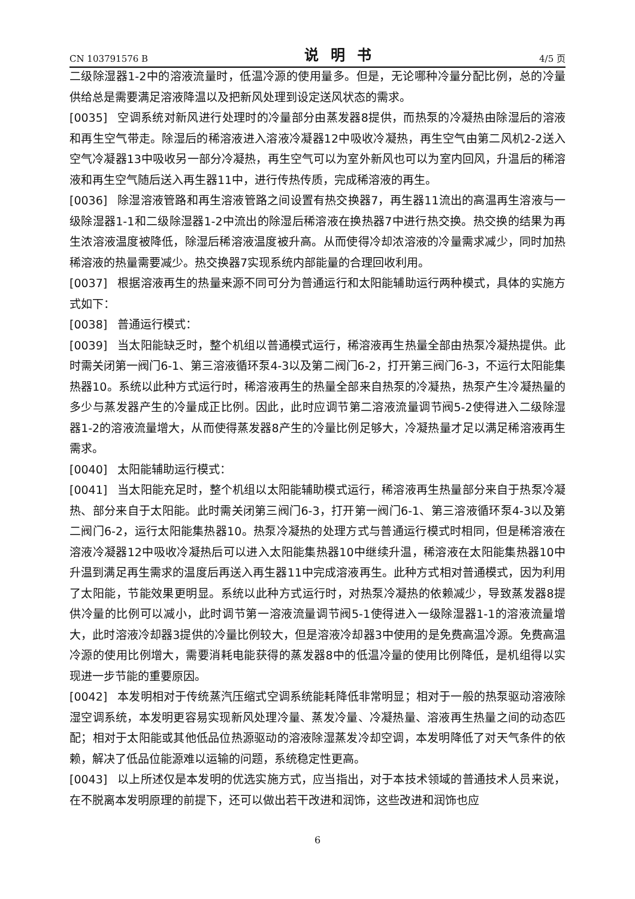CN 103791576 B 说明书 4/5 页
二级除湿器1-2中的溶液流量时，低温冷源的使用量多。但是，无论哪种冷量分配比例，总的冷量供给总是需要满足溶液降温以及把新风处理到设定送风状态的需求。
[0035] 空调系统对新风进行处理时的冷量部分由蒸发器8提供，而热泵的冷凝热由除湿后的溶液和再生空气带走。除湿后的稀溶液进入溶液冷凝器12中吸收冷凝热，再生空气由第二风机2-2送入空气冷凝器13中吸收另一部分冷凝热，再生空气可以为室外新风也可以为室内回风，升温后的稀溶液和再生空气随后送入再生器11中，进行传热传质，完成稀溶液的再生。
[0036] 除湿溶液管路和再生溶液管路之间设置有热交换器7，再生器11流出的高温再生溶液与一级除湿器1-1和二级除湿器1-2中流出的除湿后稀溶液在换热器7中进行热交换。热交换的结果为再生浓溶液温度被降低，除湿后稀溶液温度被升高。从而使得冷却浓溶液的冷量需求减少，同时加热稀溶液的热量需要减少。热交换器7实现系统内部能量的合理回收利用。
[0037] 根据溶液再生的热量来源不同可分为普通运行和太阳能辅助运行两种模式，具体的实施方式如下：
[0038] 普通运行模式：
[0039] 当太阳能缺乏时，整个机组以普通模式运行，稀溶液再生热量全部由热泵冷凝热提供。此时需关闭第一阀门6-1、第三溶液循环泵4-3以及第二阀门6-2，打开第三阀门6-3，不运行太阳能集热器10。系统以此种方式运行时，稀溶液再生的热量全部来自热泵的冷凝热，热泵产生冷凝热量的多少与蒸发器产生的冷量成正比例。因此，此时应调节第二溶液流量调节阀5-2使得进入二级除湿器1-2的溶液流量增大，从而使得蒸发器8产生的冷量比例足够大，冷凝热量才足以满足稀溶液再生需求。
[0040] 太阳能辅助运行模式：
[0041] 当太阳能充足时，整个机组以太阳能辅助模式运行，稀溶液再生热量部分来自于热泵冷凝热、部分来自于太阳能。此时需关闭第三阀门6-3，打开第一阀门6-1、第三溶液循环泵4-3以及第二阀门6-2，运行太阳能集热器10。热泵冷凝热的处理方式与普通运行模式时相同，但是稀溶液在溶液冷凝器12中吸收冷凝热后可以进入太阳能集热器10中继续升温，稀溶液在太阳能集热器10中升温到满足再生需求的温度后再送入再生器11中完成溶液再生。此种方式相对普通模式，因为利用了太阳能，节能效果更明显。系统以此种方式运行时，对热泵冷凝热的依赖减少，导致蒸发器8提供冷量的比例可以减小，此时调节第一溶液流量调节阀5-1使得进入一级除湿器1-1的溶液流量增大，此时溶液冷却器3提供的冷量比例较大，但是溶液冷却器3中使用的是免费高温冷源。免费高温冷源的使用比例增大，需要消耗电能获得的蒸发器8中的低温冷量的使用比例降低，是机组得以实现进一步节能的重要原因。
[0042] 本发明相对于传统蒸汽压缩式空调系统能耗降低非常明显；相对于一般的热泵驱动溶液除湿空调系统，本发明更容易实现新风处理冷量、蒸发冷量、冷凝热量、溶液再生热量之间的动态匹配；相对于太阳能或其他低品位热源驱动的溶液除湿蒸发冷却空调，本发明降低了对天气条件的依赖，解决了低品位能源难以运输的问题，系统稳定性更高。
[0043] 以上所述仅是本发明的优选实施方式，应当指出，对于本技术领域的普通技术人员来说，在不脱离本发明原理的前提下，还可以做出若干改进和润饰，这些改进和润饰也应
6